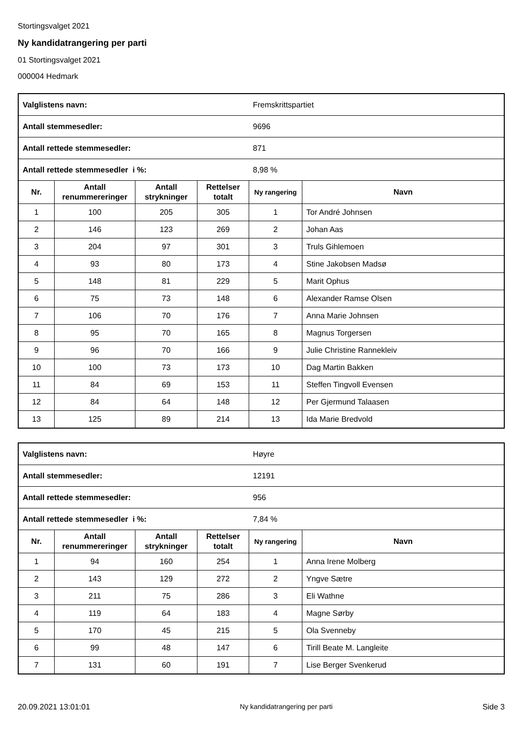Stortingsvalget 2021
Ny kandidatrangering per parti
01 Stortingsvalget 2021
000004 Hedmark
| Valglistens navn: | | | | Fremskrittspartiet | |
| Antall stemmesedler: | | | | 9696 | |
| Antall rettede stemmesedler: | | | | 871 | |
| Antall rettede stemmesedler i %: | | | | 8,98 % | |
| Nr. | Antall renummereringer | Antall strykninger | Rettelser totalt | Ny rangering | Navn |
| 1 | 100 | 205 | 305 | 1 | Tor André Johnsen |
| 2 | 146 | 123 | 269 | 2 | Johan Aas |
| 3 | 204 | 97 | 301 | 3 | Truls Gihlemoen |
| 4 | 93 | 80 | 173 | 4 | Stine Jakobsen Madsø |
| 5 | 148 | 81 | 229 | 5 | Marit Ophus |
| 6 | 75 | 73 | 148 | 6 | Alexander Ramse Olsen |
| 7 | 106 | 70 | 176 | 7 | Anna Marie Johnsen |
| 8 | 95 | 70 | 165 | 8 | Magnus Torgersen |
| 9 | 96 | 70 | 166 | 9 | Julie Christine Rannekleiv |
| 10 | 100 | 73 | 173 | 10 | Dag Martin Bakken |
| 11 | 84 | 69 | 153 | 11 | Steffen Tingvoll Evensen |
| 12 | 84 | 64 | 148 | 12 | Per Gjermund Talaasen |
| 13 | 125 | 89 | 214 | 13 | Ida Marie Bredvold |
| Valglistens navn: | | | | Høyre | |
| Antall stemmesedler: | | | | 12191 | |
| Antall rettede stemmesedler: | | | | 956 | |
| Antall rettede stemmesedler i %: | | | | 7,84 % | |
| Nr. | Antall renummereringer | Antall strykninger | Rettelser totalt | Ny rangering | Navn |
| 1 | 94 | 160 | 254 | 1 | Anna Irene Molberg |
| 2 | 143 | 129 | 272 | 2 | Yngve Sætre |
| 3 | 211 | 75 | 286 | 3 | Eli Wathne |
| 4 | 119 | 64 | 183 | 4 | Magne Sørby |
| 5 | 170 | 45 | 215 | 5 | Ola Svenneby |
| 6 | 99 | 48 | 147 | 6 | Tirill Beate M. Langleite |
| 7 | 131 | 60 | 191 | 7 | Lise Berger Svenkerud |
20.09.2021 13:01:01 Ny kandidatrangering per parti Side 3